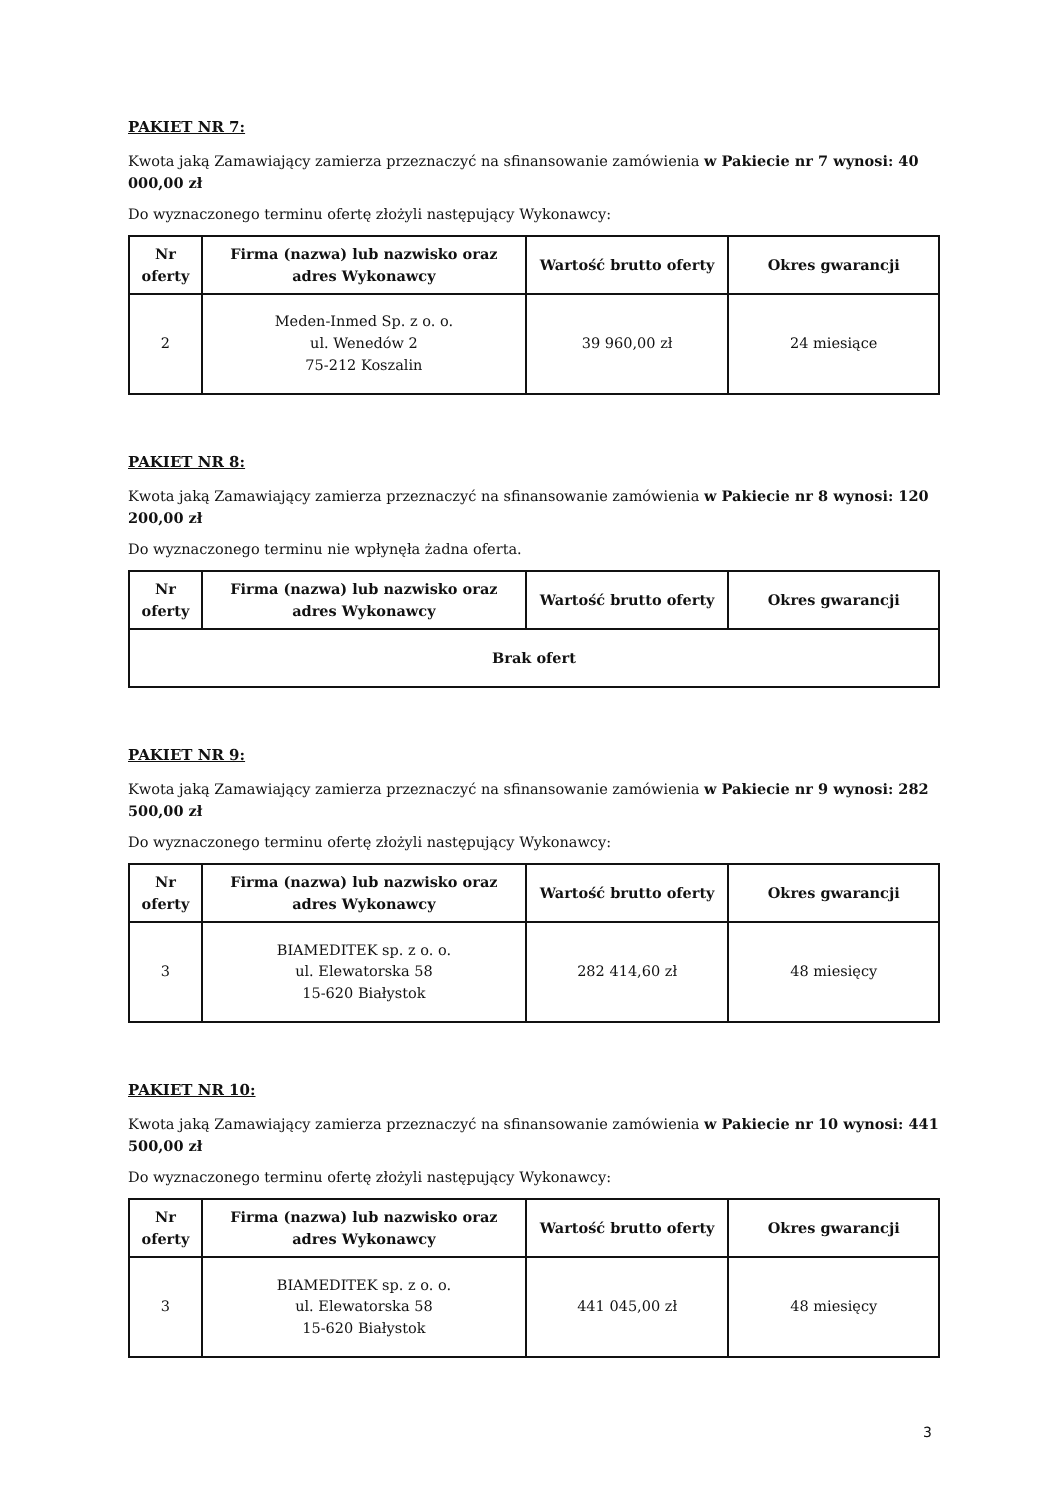PAKIET NR 7:
Kwota jaką Zamawiający zamierza przeznaczyć na sfinansowanie zamówienia w Pakiecie nr 7 wynosi: 40 000,00 zł
Do wyznaczonego terminu ofertę złożyli następujący Wykonawcy:
| Nr oferty | Firma (nazwa) lub nazwisko oraz adres Wykonawcy | Wartość brutto oferty | Okres gwarancji |
| --- | --- | --- | --- |
| 2 | Meden-Inmed Sp. z o. o. ul. Wenedów 2 75-212 Koszalin | 39 960,00 zł | 24 miesiące |
PAKIET NR 8:
Kwota jaką Zamawiający zamierza przeznaczyć na sfinansowanie zamówienia w Pakiecie nr 8 wynosi: 120 200,00 zł
Do wyznaczonego terminu nie wpłynęła żadna oferta.
| Nr oferty | Firma (nazwa) lub nazwisko oraz adres Wykonawcy | Wartość brutto oferty | Okres gwarancji |
| --- | --- | --- | --- |
| Brak ofert | | | |
PAKIET NR 9:
Kwota jaką Zamawiający zamierza przeznaczyć na sfinansowanie zamówienia w Pakiecie nr 9 wynosi: 282 500,00 zł
Do wyznaczonego terminu ofertę złożyli następujący Wykonawcy:
| Nr oferty | Firma (nazwa) lub nazwisko oraz adres Wykonawcy | Wartość brutto oferty | Okres gwarancji |
| --- | --- | --- | --- |
| 3 | BIAMEDITEK sp. z o. o. ul. Elewatorska 58 15-620 Białystok | 282 414,60 zł | 48 miesięcy |
PAKIET NR 10:
Kwota jaką Zamawiający zamierza przeznaczyć na sfinansowanie zamówienia w Pakiecie nr 10 wynosi: 441 500,00 zł
Do wyznaczonego terminu ofertę złożyli następujący Wykonawcy:
| Nr oferty | Firma (nazwa) lub nazwisko oraz adres Wykonawcy | Wartość brutto oferty | Okres gwarancji |
| --- | --- | --- | --- |
| 3 | BIAMEDITEK sp. z o. o. ul. Elewatorska 58 15-620 Białystok | 441 045,00 zł | 48 miesięcy |
3